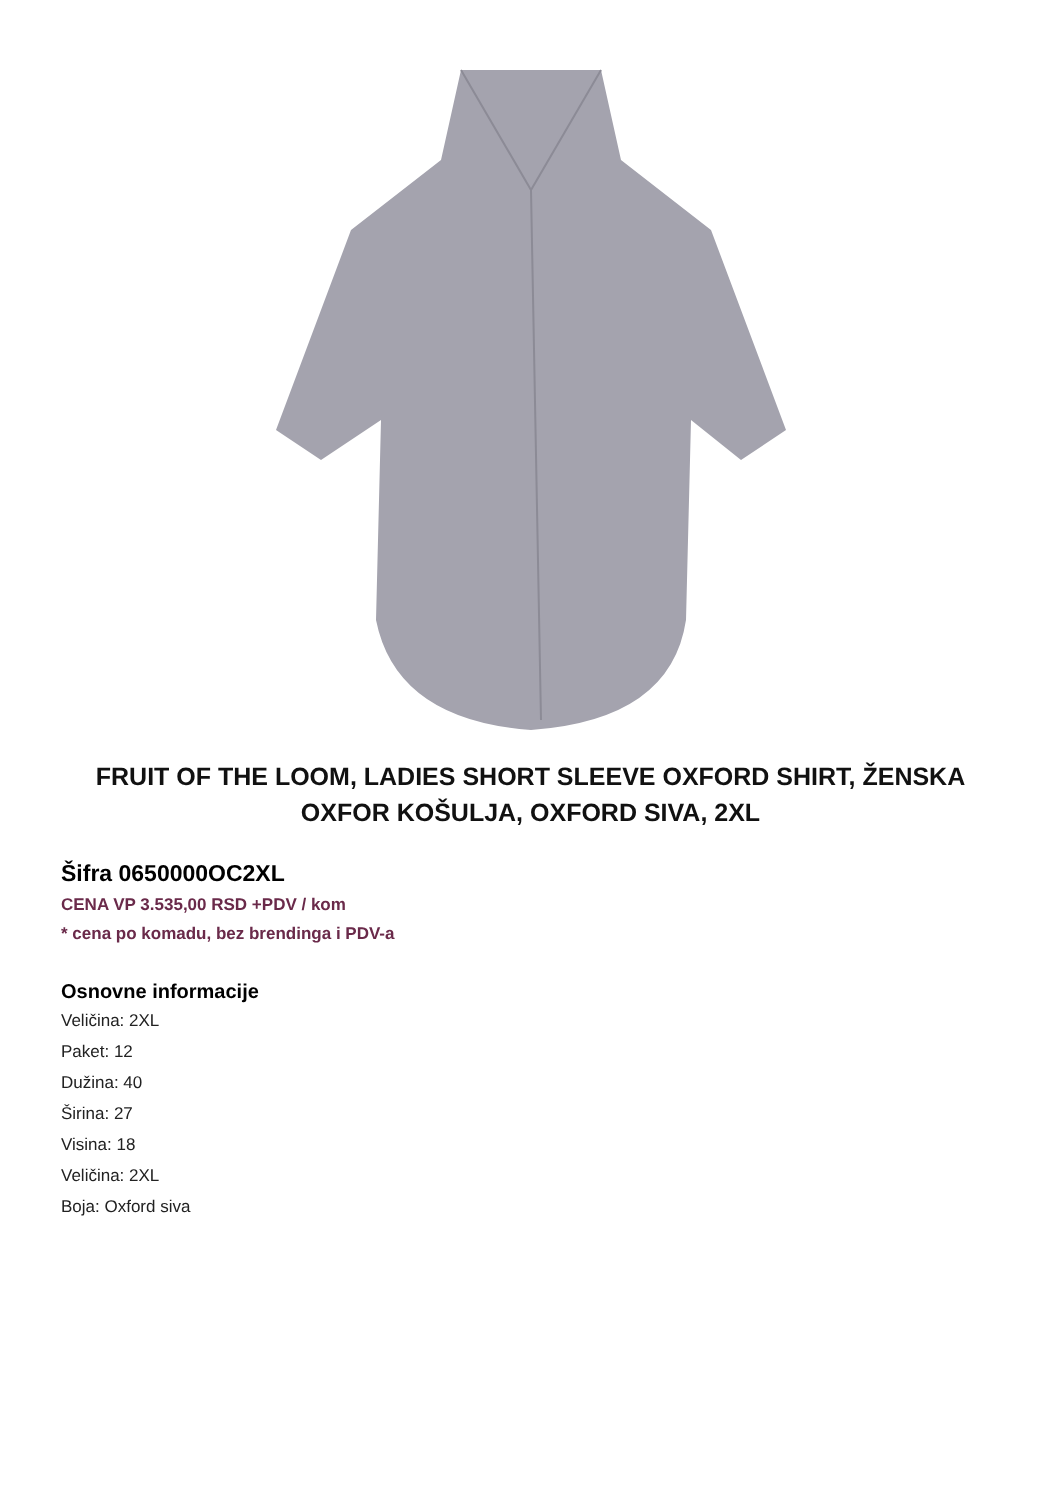FRUIT OF THE LOOM, LADIES SHORT SLEEVE OXFORD SHIRT, ŽENSKA OXFOR KOŠULJA, OXFORD SIVA, 2XL
Šifra 0650000OC2XL
CENA VP 3.535,00 RSD +PDV / kom
* cena po komadu, bez brendinga i PDV-a
Osnovne informacije
Veličina: 2XL
Paket: 12
Dužina: 40
Širina: 27
Visina: 18
Veličina: 2XL
Boja: Oxford siva